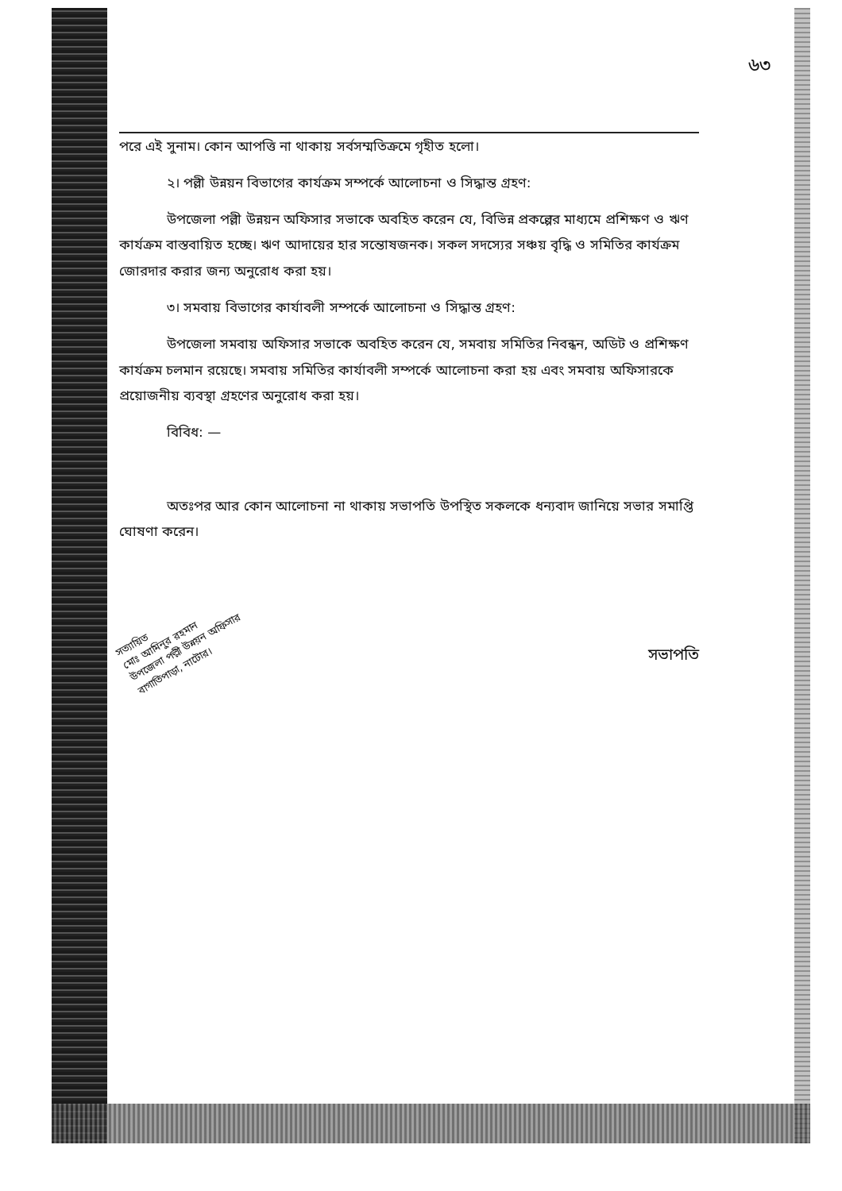৬৩
পরে এই সুনাম। কোন আপত্তি না থাকায় সর্বসম্মতিক্রমে গৃহীত হলো।
২। পল্লী উন্নয়ন বিভাগের কার্যক্রম সম্পর্কে আলোচনা ও সিদ্ধান্ত গ্রহণ:
উপজেলা পল্লী উন্নয়ন অফিসার সভাকে অবহিত করেন যে, বিভিন্ন প্রকল্পের মাধ্যমে প্রশিক্ষণ ও ঋণ কার্যক্রম বাস্তবায়িত হচ্ছে। ঋণ আদায়ের হার সন্তোষজনক। সকল সদস্যের সঞ্চয় বৃদ্ধি ও সমিতির কার্যক্রম জোরদার করার জন্য অনুরোধ করা হয়।
৩। সমবায় বিভাগের কার্যাবলী সম্পর্কে আলোচনা ও সিদ্ধান্ত গ্রহণ:
উপজেলা সমবায় অফিসার সভাকে অবহিত করেন যে, সমবায় সমিতির নিবন্ধন, অডিট ও প্রশিক্ষণ কার্যক্রম চলমান রয়েছে। সমবায় সমিতির কার্যাবলী সম্পর্কে আলোচনা করা হয় এবং সমবায় অফিসারকে প্রয়োজনীয় ব্যবস্থা গ্রহণের অনুরোধ করা হয়।
বিবিধ: —
অতঃপর আর কোন আলোচনা না থাকায় সভাপতি উপস্থিত সকলকে ধন্যবাদ জানিয়ে সভার সমাপ্তি ঘোষণা করেন।
সত্যায়িত
মোঃ আমিনুর রহমান
উপজেলা পল্লী উন্নয়ন অফিসার
বাগাতিপাড়া, নাটোর।
সভাপতি